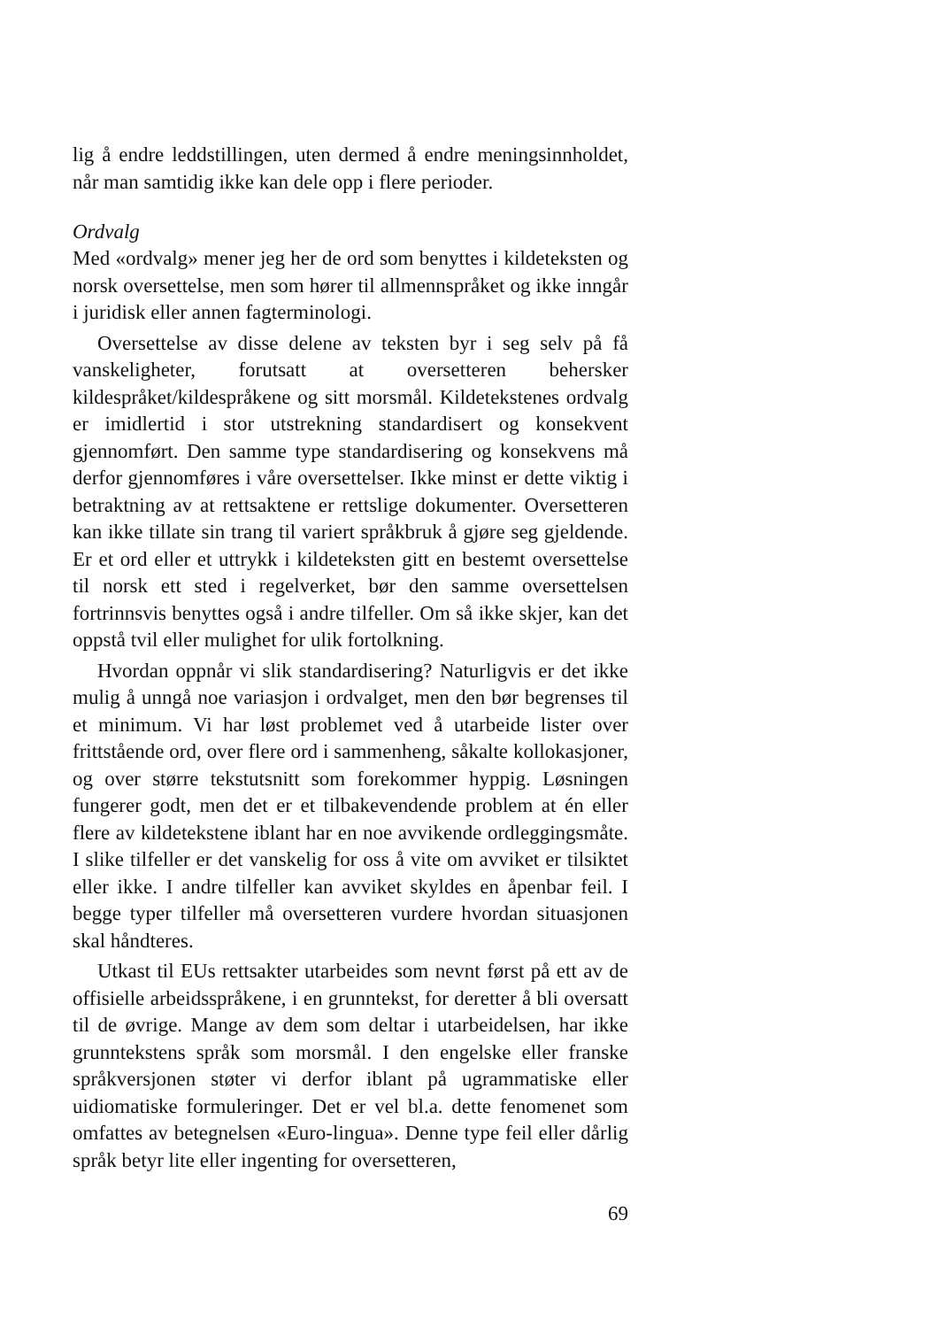lig å endre leddstillingen, uten dermed å endre meningsinnholdet, når man samtidig ikke kan dele opp i flere perioder.
Ordvalg
Med «ordvalg» mener jeg her de ord som benyttes i kildeteksten og norsk oversettelse, men som hører til allmennspråket og ikke inngår i juridisk eller annen fagterminologi.
Oversettelse av disse delene av teksten byr i seg selv på få vanskeligheter, forutsatt at oversetteren behersker kildespråket/kildespråkene og sitt morsmål. Kildetekstenes ordvalg er imidlertid i stor utstrekning standardisert og konsekvent gjennomført. Den samme type standardisering og konsekvens må derfor gjennomføres i våre oversettelser. Ikke minst er dette viktig i betraktning av at rettsaktene er rettslige dokumenter. Oversetteren kan ikke tillate sin trang til variert språkbruk å gjøre seg gjeldende. Er et ord eller et uttrykk i kildeteksten gitt en bestemt oversettelse til norsk ett sted i regelverket, bør den samme oversettelsen fortrinnsvis benyttes også i andre tilfeller. Om så ikke skjer, kan det oppstå tvil eller mulighet for ulik fortolkning.
Hvordan oppnår vi slik standardisering? Naturligvis er det ikke mulig å unngå noe variasjon i ordvalget, men den bør begrenses til et minimum. Vi har løst problemet ved å utarbeide lister over frittstående ord, over flere ord i sammenheng, såkalte kollokasjoner, og over større tekstutsnitt som forekommer hyppig. Løsningen fungerer godt, men det er et tilbakevendende problem at én eller flere av kildetekstene iblant har en noe avvikende ordleggingsmåte. I slike tilfeller er det vanskelig for oss å vite om avviket er tilsiktet eller ikke. I andre tilfeller kan avviket skyldes en åpenbar feil. I begge typer tilfeller må oversetteren vurdere hvordan situasjonen skal håndteres.
Utkast til EUs rettsakter utarbeides som nevnt først på ett av de offisielle arbeidsspråkene, i en grunntekst, for deretter å bli oversatt til de øvrige. Mange av dem som deltar i utarbeidelsen, har ikke grunntekstens språk som morsmål. I den engelske eller franske språkversjonen støter vi derfor iblant på ugrammatiske eller uidiomatiske formuleringer. Det er vel bl.a. dette fenomenet som omfattes av betegnelsen «Euro-lingua». Denne type feil eller dårlig språk betyr lite eller ingenting for oversetteren,
69